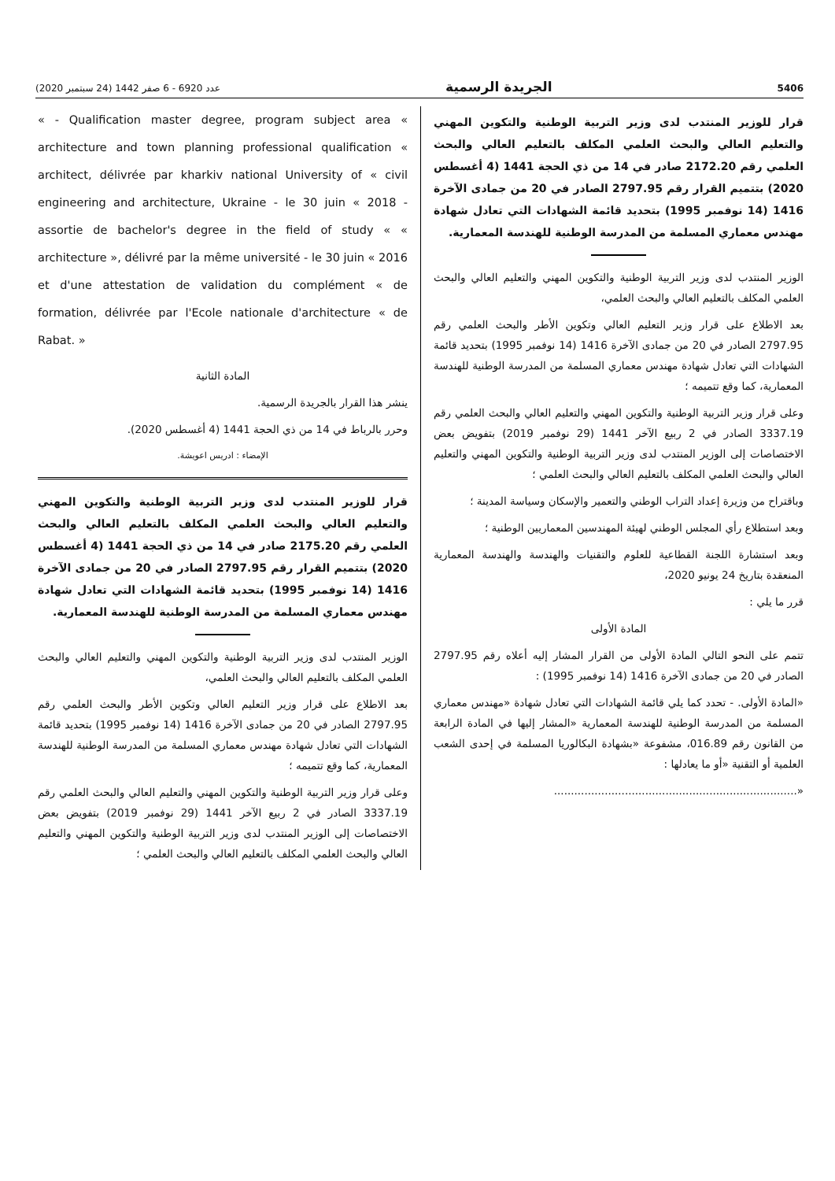5406 الجريدة الرسمية عدد 6920 - 6 صفر 1442 (24 سبتمبر 2020)
قرار للوزير المنتدب لدى وزير التربية الوطنية والتكوين المهني والتعليم العالي والبحث العلمي المكلف بالتعليم العالي والبحث العلمي رقم 2172.20 صادر في 14 من ذي الحجة 1441 (4 أغسطس 2020) بتتميم القرار رقم 2797.95 الصادر في 20 من جمادى الآخرة 1416 (14 نوفمبر 1995) بتحديد قائمة الشهادات التي تعادل شهادة مهندس معماري المسلمة من المدرسة الوطنية للهندسة المعمارية.
الوزير المنتدب لدى وزير التربية الوطنية والتكوين المهني والتعليم العالي والبحث العلمي المكلف بالتعليم العالي والبحث العلمي،
بعد الاطلاع على قرار وزير التعليم العالي وتكوين الأطر والبحث العلمي رقم 2797.95 الصادر في 20 من جمادى الآخرة 1416 (14 نوفمبر 1995) بتحديد قائمة الشهادات التي تعادل شهادة مهندس معماري المسلمة من المدرسة الوطنية للهندسة المعمارية، كما وقع تتميمه ؛
وعلى قرار وزير التربية الوطنية والتكوين المهني والتعليم العالي والبحث العلمي رقم 3337.19 الصادر في 2 ربيع الآخر 1441 (29 نوفمبر 2019) بتفويض بعض الاختصاصات إلى الوزير المنتدب لدى وزير التربية الوطنية والتكوين المهني والتعليم العالي والبحث العلمي المكلف بالتعليم العالي والبحث العلمي ؛
وباقتراح من وزيرة إعداد التراب الوطني والتعمير والإسكان وسياسة المدينة ؛
وبعد استطلاع رأي المجلس الوطني لهيئة المهندسين المعماريين الوطنية ؛
وبعد استشارة اللجنة القطاعية للعلوم والتقنيات والهندسة والهندسة المعمارية المنعقدة بتاريخ 24 يونيو 2020،
قرر ما يلي :
المادة الأولى
تتمم على النحو التالي المادة الأولى من القرار المشار إليه أعلاه رقم 2797.95 الصادر في 20 من جمادى الآخرة 1416 (14 نوفمبر 1995) :
«المادة الأولى. - تحدد كما يلي قائمة الشهادات التي تعادل شهادة «مهندس معماري المسلمة من المدرسة الوطنية للهندسة المعمارية «المشار إليها في المادة الرابعة من القانون رقم 016.89، مشفوعة «بشهادة البكالوريا المسلمة في إحدى الشعب العلمية أو التقنية «أو ما يعادلها :
«........................................................................
« - Qualification master degree, program subject area « architecture and town planning professional qualification « architect, délivrée par kharkiv national University of « civil engineering and architecture, Ukraine - le 30 juin « 2018 - assortie de bachelor's degree in the field of study « « architecture », délivré par la même université - le 30 juin « 2016 et d'une attestation de validation du complément « de formation, délivrée par l'Ecole nationale d'architecture « de Rabat. »
المادة الثانية
ينشر هذا القرار بالجريدة الرسمية.
وحرر بالرباط في 14 من ذي الحجة 1441 (4 أغسطس 2020).
الإمضاء : ادريس اعويشة.
قرار للوزير المنتدب لدى وزير التربية الوطنية والتكوين المهني والتعليم العالي والبحث العلمي المكلف بالتعليم العالي والبحث العلمي رقم 2175.20 صادر في 14 من ذي الحجة 1441 (4 أغسطس 2020) بتتميم القرار رقم 2797.95 الصادر في 20 من جمادى الآخرة 1416 (14 نوفمبر 1995) بتحديد قائمة الشهادات التي تعادل شهادة مهندس معماري المسلمة من المدرسة الوطنية للهندسة المعمارية.
الوزير المنتدب لدى وزير التربية الوطنية والتكوين المهني والتعليم العالي والبحث العلمي المكلف بالتعليم العالي والبحث العلمي،
بعد الاطلاع على قرار وزير التعليم العالي وتكوين الأطر والبحث العلمي رقم 2797.95 الصادر في 20 من جمادى الآخرة 1416 (14 نوفمبر 1995) بتحديد قائمة الشهادات التي تعادل شهادة مهندس معماري المسلمة من المدرسة الوطنية للهندسة المعمارية، كما وقع تتميمه ؛
وعلى قرار وزير التربية الوطنية والتكوين المهني والتعليم العالي والبحث العلمي رقم 3337.19 الصادر في 2 ربيع الآخر 1441 (29 نوفمبر 2019) بتفويض بعض الاختصاصات إلى الوزير المنتدب لدى وزير التربية الوطنية والتكوين المهني والتعليم العالي والبحث العلمي المكلف بالتعليم العالي والبحث العلمي ؛